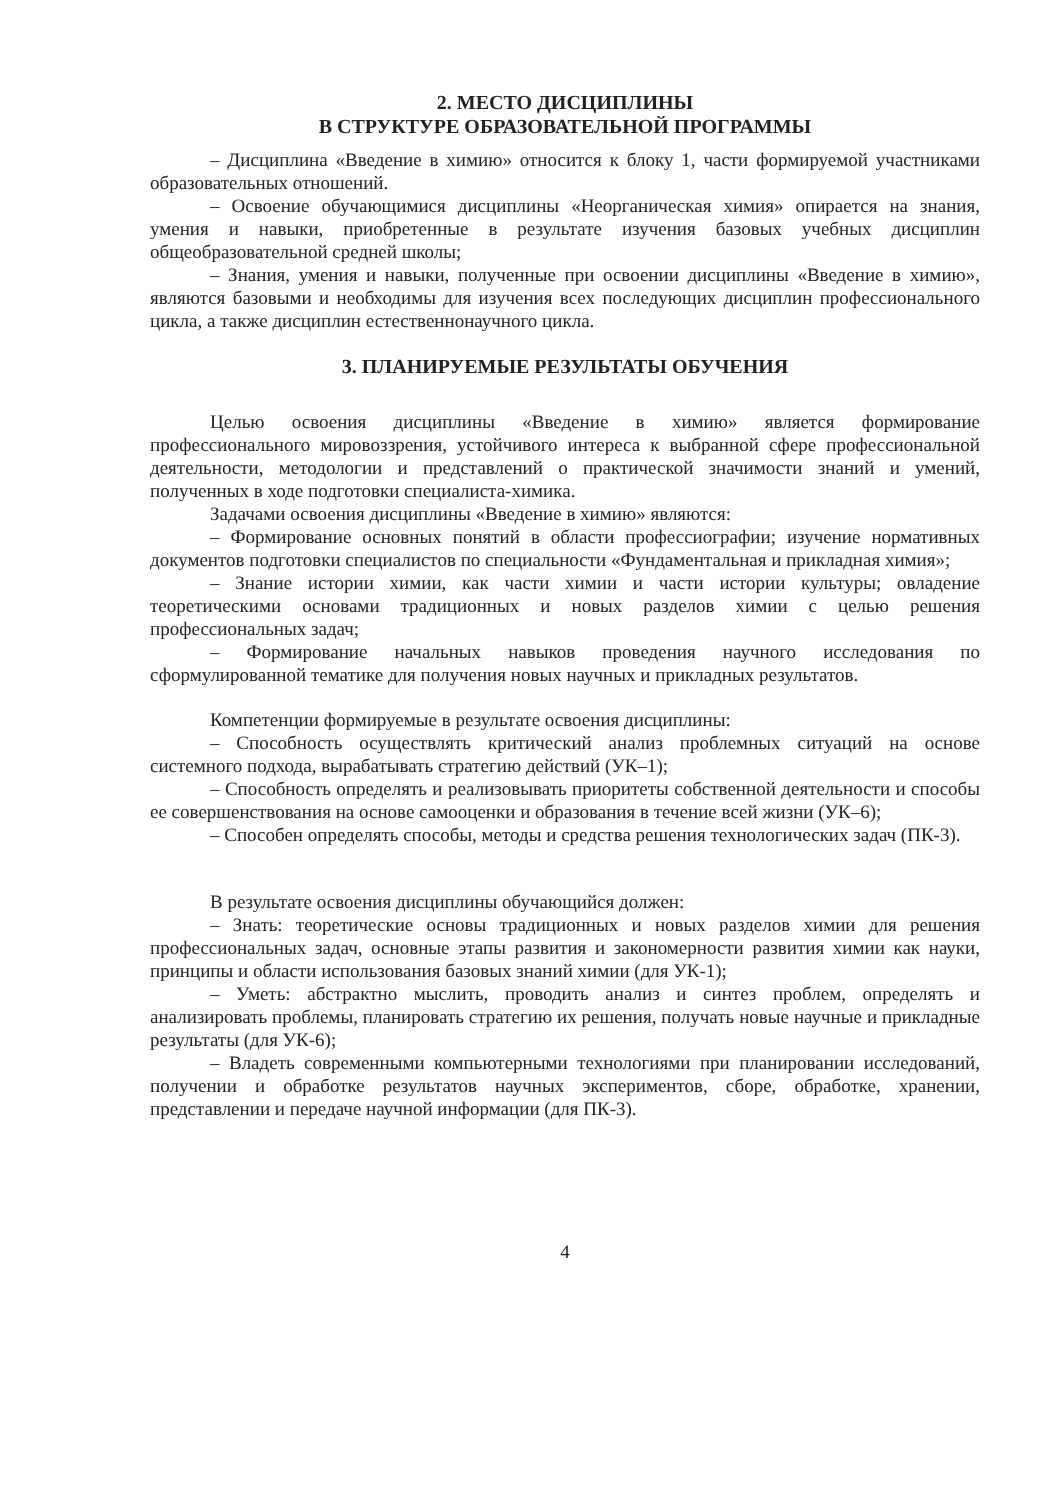2. МЕСТО ДИСЦИПЛИНЫ
В СТРУКТУРЕ ОБРАЗОВАТЕЛЬНОЙ ПРОГРАММЫ
– Дисциплина «Введение в химию» относится к блоку 1, части формируемой участниками образовательных отношений.
– Освоение обучающимися дисциплины «Неорганическая химия» опирается на знания, умения и навыки, приобретенные в результате изучения базовых учебных дисциплин общеобразовательной средней школы;
– Знания, умения и навыки, полученные при освоении дисциплины «Введение в химию», являются базовыми и необходимы для изучения всех последующих дисциплин профессионального цикла, а также дисциплин естественнонаучного цикла.
3. ПЛАНИРУЕМЫЕ РЕЗУЛЬТАТЫ ОБУЧЕНИЯ
Целью освоения дисциплины «Введение в химию» является формирование профессионального мировоззрения, устойчивого интереса к выбранной сфере профессиональной деятельности, методологии и представлений о практической значимости знаний и умений, полученных в ходе подготовки специалиста-химика.
Задачами освоения дисциплины «Введение в химию» являются:
– Формирование основных понятий в области профессиографии; изучение нормативных документов подготовки специалистов по специальности «Фундаментальная и прикладная химия»;
– Знание истории химии, как части химии и части истории культуры; овладение теоретическими основами традиционных и новых разделов химии с целью решения профессиональных задач;
– Формирование начальных навыков проведения научного исследования по сформулированной тематике для получения новых научных и прикладных результатов.
Компетенции формируемые в результате освоения дисциплины:
– Способность осуществлять критический анализ проблемных ситуаций на основе системного подхода, вырабатывать стратегию действий (УК–1);
– Способность определять и реализовывать приоритеты собственной деятельности и способы ее совершенствования на основе самооценки и образования в течение всей жизни (УК–6);
– Способен определять способы, методы и средства решения технологических задач (ПК-3).
В результате освоения дисциплины обучающийся должен:
– Знать: теоретические основы традиционных и новых разделов химии для решения профессиональных задач, основные этапы развития и закономерности развития химии как науки, принципы и области использования базовых знаний химии (для УК-1);
– Уметь: абстрактно мыслить, проводить анализ и синтез проблем, определять и анализировать проблемы, планировать стратегию их решения, получать новые научные и прикладные результаты (для УК-6);
– Владеть современными компьютерными технологиями при планировании исследований, получении и обработке результатов научных экспериментов, сборе, обработке, хранении, представлении и передаче научной информации (для ПК-3).
4